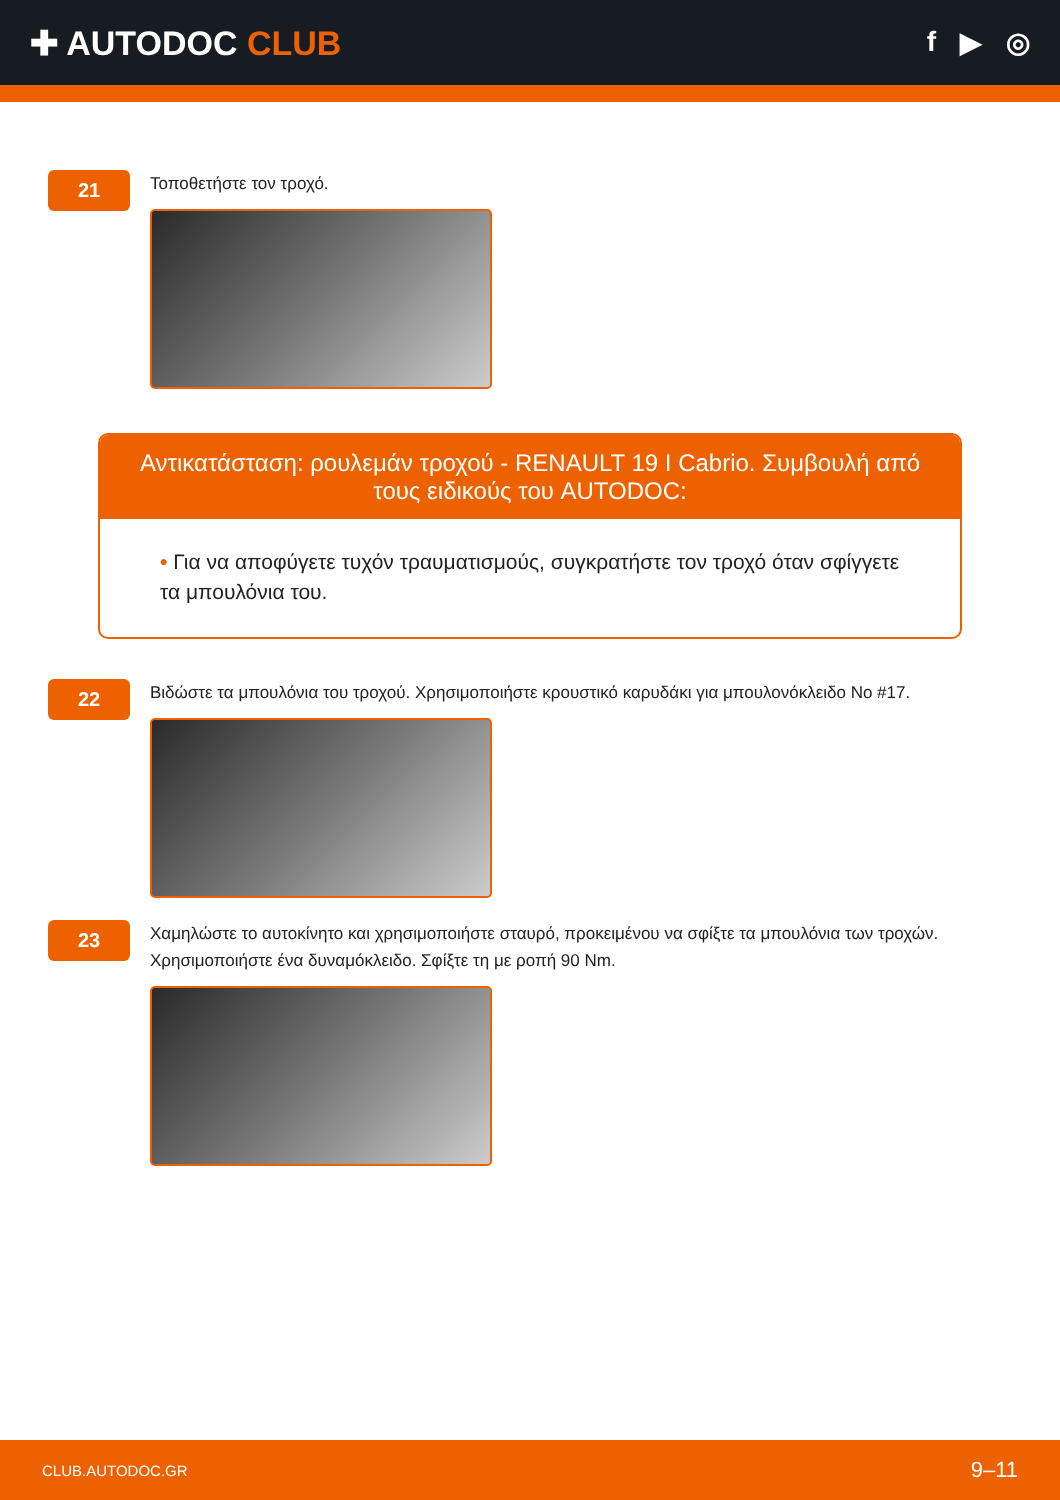✚ AUTODOC CLUB
f ▶ ◎
21
Τοποθετήστε τον τροχό.
Αντικατάσταση: ρουλεμάν τροχού - RENAULT 19 I Cabrio. Συμβουλή από τους ειδικούς του AUTODOC:
• Για να αποφύγετε τυχόν τραυματισμούς, συγκρατήστε τον τροχό όταν σφίγγετε τα μπουλόνια του.
22
Βιδώστε τα μπουλόνια του τροχού. Χρησιμοποιήστε κρουστικό καρυδάκι για μπουλονόκλειδο No #17.
23
Χαμηλώστε το αυτοκίνητο και χρησιμοποιήστε σταυρό, προκειμένου να σφίξτε τα μπουλόνια των τροχών. Χρησιμοποιήστε ένα δυναμόκλειδο. Σφίξτε τη με ροπή 90 Nm.
CLUB.AUTODOC.GR 9–11